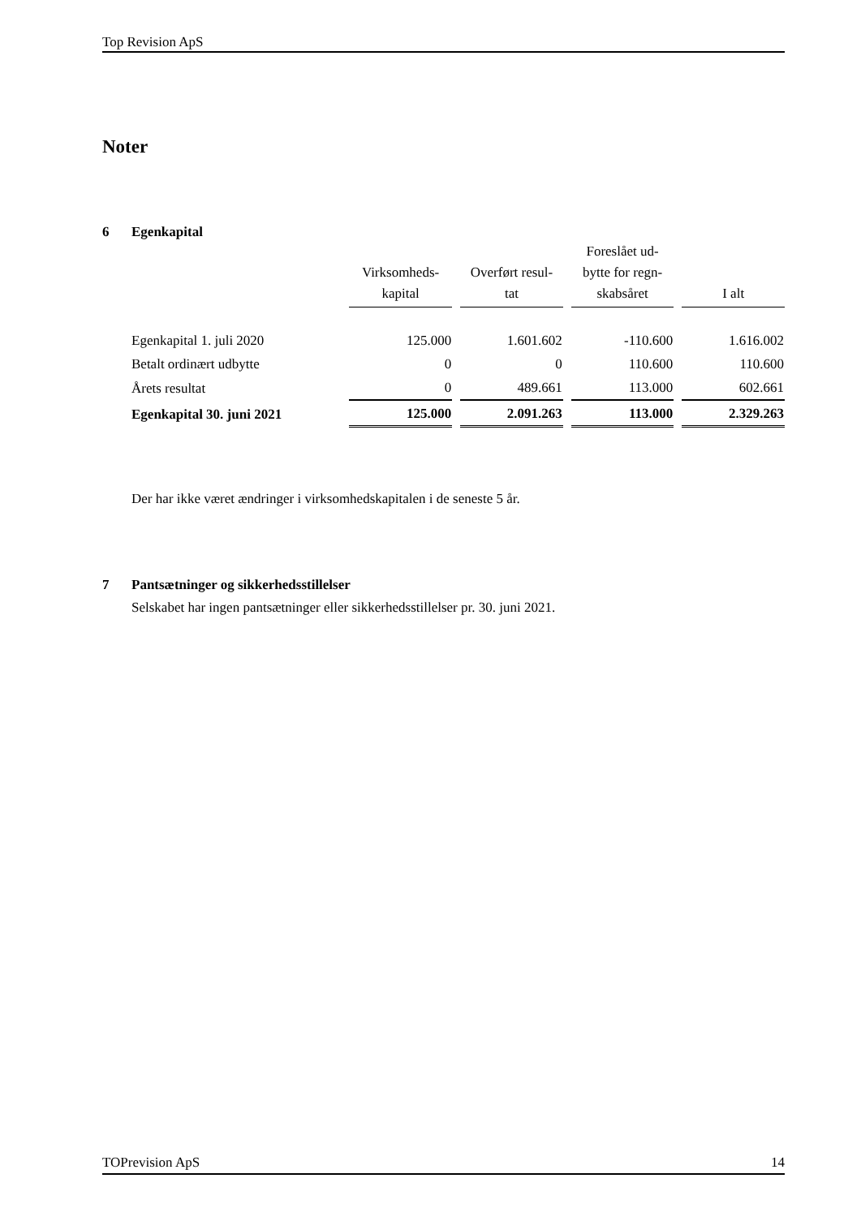Top Revision ApS
Noter
6 Egenkapital
| | Virksomheds- kapital | Overført resul- tat | Foreslået ud- bytte for regn- skabsåret | I alt |
| --- | --- | --- | --- | --- |
| Egenkapital 1. juli 2020 | 125.000 | 1.601.602 | -110.600 | 1.616.002 |
| Betalt ordinært udbytte | 0 | 0 | 110.600 | 110.600 |
| Årets resultat | 0 | 489.661 | 113.000 | 602.661 |
| Egenkapital 30. juni 2021 | 125.000 | 2.091.263 | 113.000 | 2.329.263 |
Der har ikke været ændringer i virksomhedskapitalen i de seneste 5 år.
7 Pantsætninger og sikkerhedsstillelser
Selskabet har ingen pantsætninger eller sikkerhedsstillelser pr. 30. juni 2021.
TOPrevision ApS 14